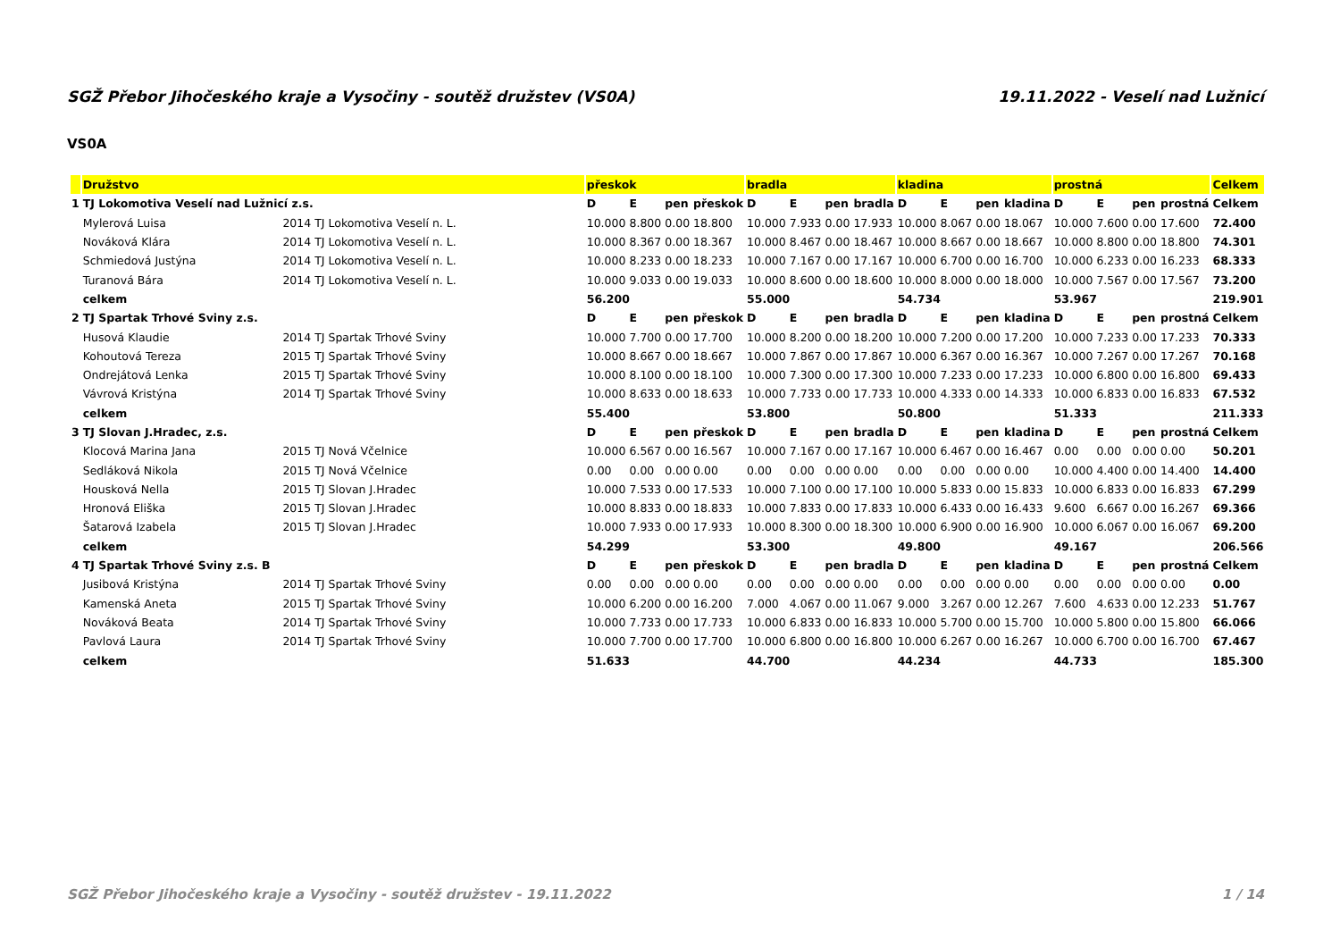SGŽ Přebor Jihočeského kraje a Vysočiny - soutěž družstev (VS0A) 19.11.2022 - Veselí nad Lužnicí
VS0A
| | Družstvo | | přeskok | | | | bradla | | | | kladina | | | | prostná | | | | Celkem |
| --- | --- | --- | --- | --- | --- | --- | --- | --- | --- | --- | --- | --- | --- | --- | --- | --- | --- | --- | --- |
| 1 | TJ Lokomotiva Veselí nad Lužnicí z.s. | | D | E | pen | přeskok | D | E | pen | bradla | D | E | pen | kladina | D | E | pen | prostná | Celkem |
| | Mylerová Luisa | 2014 TJ Lokomotiva Veselí n. L. | 10.000 | 8.800 | 0.00 | 18.800 | 10.000 | 7.933 | 0.00 | 17.933 | 10.000 | 8.067 | 0.00 | 18.067 | 10.000 | 7.600 | 0.00 | 17.600 | 72.400 |
| | Nováková Klára | 2014 TJ Lokomotiva Veselí n. L. | 10.000 | 8.367 | 0.00 | 18.367 | 10.000 | 8.467 | 0.00 | 18.467 | 10.000 | 8.667 | 0.00 | 18.667 | 10.000 | 8.800 | 0.00 | 18.800 | 74.301 |
| | Schmiedová Justýna | 2014 TJ Lokomotiva Veselí n. L. | 10.000 | 8.233 | 0.00 | 18.233 | 10.000 | 7.167 | 0.00 | 17.167 | 10.000 | 6.700 | 0.00 | 16.700 | 10.000 | 6.233 | 0.00 | 16.233 | 68.333 |
| | Turanová Bára | 2014 TJ Lokomotiva Veselí n. L. | 10.000 | 9.033 | 0.00 | 19.033 | 10.000 | 8.600 | 0.00 | 18.600 | 10.000 | 8.000 | 0.00 | 18.000 | 10.000 | 7.567 | 0.00 | 17.567 | 73.200 |
| | celkem | | 56.200 | | | | 55.000 | | | | 54.734 | | | | 53.967 | | | | 219.901 |
| 2 | TJ Spartak Trhové Sviny z.s. | | D | E | pen | přeskok | D | E | pen | bradla | D | E | pen | kladina | D | E | pen | prostná | Celkem |
| | Husová Klaudie | 2014 TJ Spartak Trhové Sviny | 10.000 | 7.700 | 0.00 | 17.700 | 10.000 | 8.200 | 0.00 | 18.200 | 10.000 | 7.200 | 0.00 | 17.200 | 10.000 | 7.233 | 0.00 | 17.233 | 70.333 |
| | Kohoutová Tereza | 2015 TJ Spartak Trhové Sviny | 10.000 | 8.667 | 0.00 | 18.667 | 10.000 | 7.867 | 0.00 | 17.867 | 10.000 | 6.367 | 0.00 | 16.367 | 10.000 | 7.267 | 0.00 | 17.267 | 70.168 |
| | Ondrejátová Lenka | 2015 TJ Spartak Trhové Sviny | 10.000 | 8.100 | 0.00 | 18.100 | 10.000 | 7.300 | 0.00 | 17.300 | 10.000 | 7.233 | 0.00 | 17.233 | 10.000 | 6.800 | 0.00 | 16.800 | 69.433 |
| | Vávrová Kristýna | 2014 TJ Spartak Trhové Sviny | 10.000 | 8.633 | 0.00 | 18.633 | 10.000 | 7.733 | 0.00 | 17.733 | 10.000 | 4.333 | 0.00 | 14.333 | 10.000 | 6.833 | 0.00 | 16.833 | 67.532 |
| | celkem | | 55.400 | | | | 53.800 | | | | 50.800 | | | | 51.333 | | | | 211.333 |
| 3 | TJ Slovan J.Hradec, z.s. | | D | E | pen | přeskok | D | E | pen | bradla | D | E | pen | kladina | D | E | pen | prostná | Celkem |
| | Klocová Marina Jana | 2015 TJ Nová Včelnice | 10.000 | 6.567 | 0.00 | 16.567 | 10.000 | 7.167 | 0.00 | 17.167 | 10.000 | 6.467 | 0.00 | 16.467 | 0.00 | 0.00 | 0.00 | 0.00 | 50.201 |
| | Sedláková Nikola | 2015 TJ Nová Včelnice | 0.00 | 0.00 | 0.00 | 0.00 | 0.00 | 0.00 | 0.00 | 0.00 | 0.00 | 0.00 | 0.00 | 0.00 | 10.000 | 4.400 | 0.00 | 14.400 | 14.400 |
| | Housková Nella | 2015 TJ Slovan J.Hradec | 10.000 | 7.533 | 0.00 | 17.533 | 10.000 | 7.100 | 0.00 | 17.100 | 10.000 | 5.833 | 0.00 | 15.833 | 10.000 | 6.833 | 0.00 | 16.833 | 67.299 |
| | Hronová Eliška | 2015 TJ Slovan J.Hradec | 10.000 | 8.833 | 0.00 | 18.833 | 10.000 | 7.833 | 0.00 | 17.833 | 10.000 | 6.433 | 0.00 | 16.433 | 9.600 | 6.667 | 0.00 | 16.267 | 69.366 |
| | Šatarová Izabela | 2015 TJ Slovan J.Hradec | 10.000 | 7.933 | 0.00 | 17.933 | 10.000 | 8.300 | 0.00 | 18.300 | 10.000 | 6.900 | 0.00 | 16.900 | 10.000 | 6.067 | 0.00 | 16.067 | 69.200 |
| | celkem | | 54.299 | | | | 53.300 | | | | 49.800 | | | | 49.167 | | | | 206.566 |
| 4 | TJ Spartak Trhové Sviny z.s. B | | D | E | pen | přeskok | D | E | pen | bradla | D | E | pen | kladina | D | E | pen | prostná | Celkem |
| | Jusibová Kristýna | 2014 TJ Spartak Trhové Sviny | 0.00 | 0.00 | 0.00 | 0.00 | 0.00 | 0.00 | 0.00 | 0.00 | 0.00 | 0.00 | 0.00 | 0.00 | 0.00 | 0.00 | 0.00 | 0.00 | 0.00 |
| | Kamenská Aneta | 2015 TJ Spartak Trhové Sviny | 10.000 | 6.200 | 0.00 | 16.200 | 7.000 | 4.067 | 0.00 | 11.067 | 9.000 | 3.267 | 0.00 | 12.267 | 7.600 | 4.633 | 0.00 | 12.233 | 51.767 |
| | Nováková Beata | 2014 TJ Spartak Trhové Sviny | 10.000 | 7.733 | 0.00 | 17.733 | 10.000 | 6.833 | 0.00 | 16.833 | 10.000 | 5.700 | 0.00 | 15.700 | 10.000 | 5.800 | 0.00 | 15.800 | 66.066 |
| | Pavlová Laura | 2014 TJ Spartak Trhové Sviny | 10.000 | 7.700 | 0.00 | 17.700 | 10.000 | 6.800 | 0.00 | 16.800 | 10.000 | 6.267 | 0.00 | 16.267 | 10.000 | 6.700 | 0.00 | 16.700 | 67.467 |
| | celkem | | 51.633 | | | | 44.700 | | | | 44.234 | | | | 44.733 | | | | 185.300 |
SGŽ Přebor Jihočeského kraje a Vysočiny - soutěž družstev - 19.11.2022 1 / 14